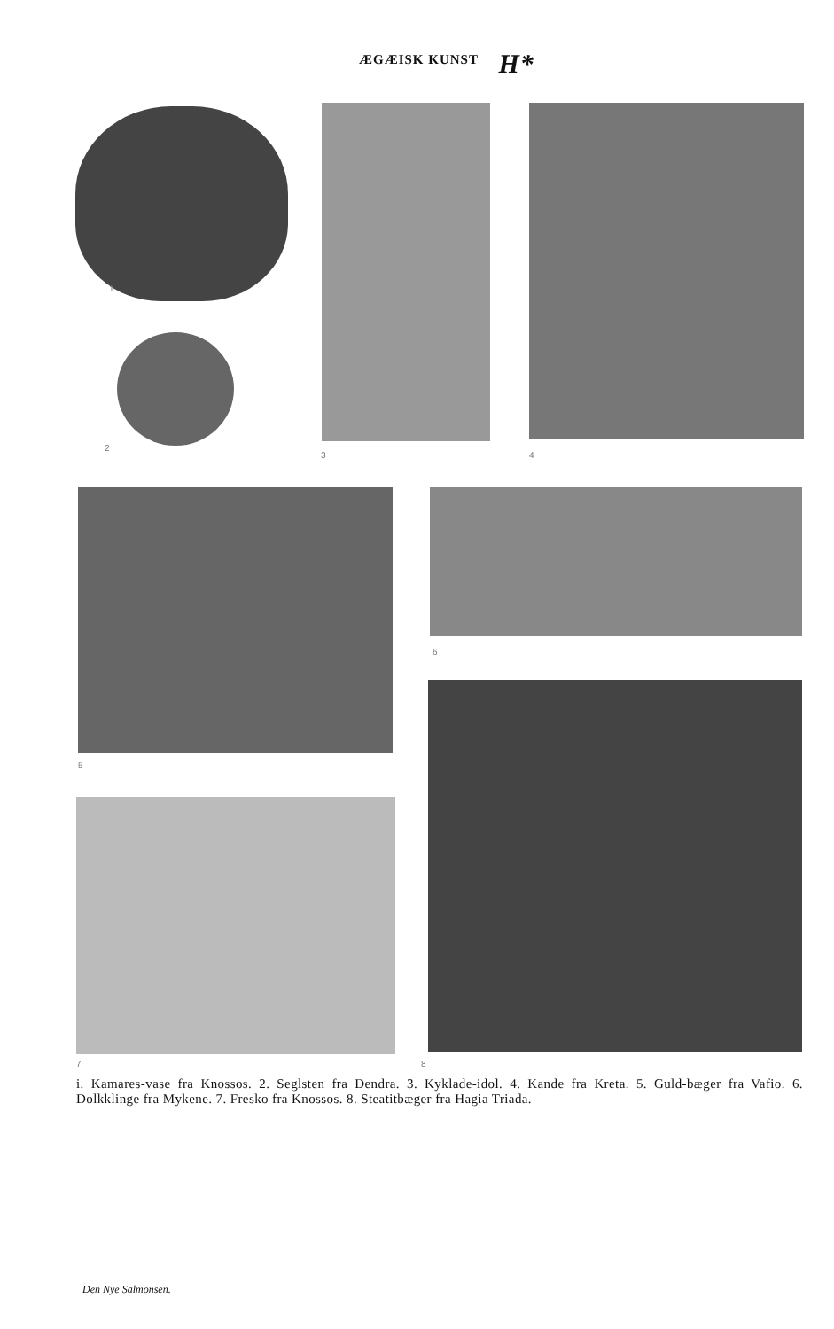ÆGÆISK KUNST H*
1
2
3 4
5
6
7 8
i. Kamares-vase fra Knossos. 2. Seglsten fra Dendra. 3. Kyklade-idol. 4. Kande fra Kreta. 5. Guld-bæger fra Vafio. 6. Dolkklinge fra Mykene. 7. Fresko fra Knossos. 8. Steatitbæger fra Hagia Triada.
Den Nye Salmonsen.